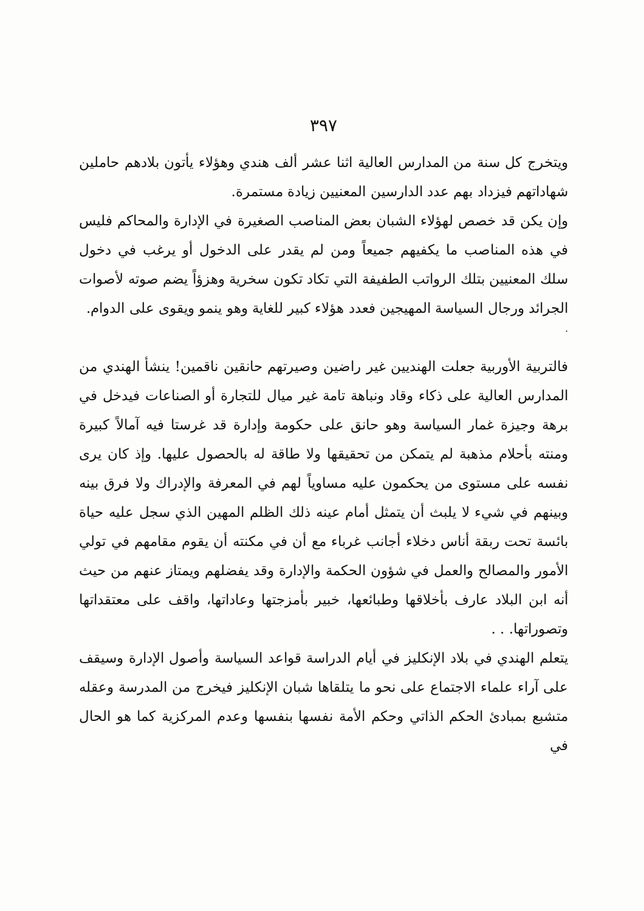٣٩٧
ويتخرج كل سنة من المدارس العالية اثنا عشر ألف هندي وهؤلاء يأتون بلادهم حاملين شهاداتهم فيزداد بهم عدد الدارسين المعنيين زيادة مستمرة.
وإن يكن قد خصص لهؤلاء الشبان بعض المناصب الصغيرة في الإدارة والمحاكم فليس في هذه المناصب ما يكفيهم جميعاً ومن لم يقدر على الدخول أو يرغب في دخول سلك المعنيين بتلك الرواتب الطفيفة التي تكاد تكون سخرية وهزؤاً يضم صوته لأصوات الجرائد ورجال السياسة المهيجين فعدد هؤلاء كبير للغاية وهو ينمو ويقوى على الدوام.
.
فالتربية الأوربية جعلت الهنديين غير راضين وصيرتهم حانقين ناقمين! ينشأ الهندي من المدارس العالية على ذكاء وقاد ونباهة تامة غير ميال للتجارة أو الصناعات فيدخل في برهة وجيزة غمار السياسة وهو حانق على حكومة وإدارة قد غرستا فيه آمالاً كبيرة ومنته بأحلام مذهبة لم يتمكن من تحقيقها ولا طاقة له بالحصول عليها. وإذ كان يرى نفسه على مستوى من يحكمون عليه مساوياً لهم في المعرفة والإدراك ولا فرق بينه وبينهم في شيء لا يلبث أن يتمثل أمام عينه ذلك الظلم المهين الذي سجل عليه حياة بائسة تحت ربقة أناس دخلاء أجانب غرباء مع أن في مكنته أن يقوم مقامهم في تولي الأمور والمصالح والعمل في شؤون الحكمة والإدارة وقد يفضلهم ويمتاز عنهم من حيث أنه ابن البلاد عارف بأخلاقها وطبائعها، خبير بأمزجتها وعاداتها، واقف على معتقداتها وتصوراتها. . .
يتعلم الهندي في بلاد الإنكليز في أيام الدراسة قواعد السياسة وأصول الإدارة وسيقف على آراء علماء الاجتماع على نحو ما يتلقاها شبان الإنكليز فيخرج من المدرسة وعقله متشبع بمبادئ الحكم الذاتي وحكم الأمة نفسها بنفسها وعدم المركزية كما هو الحال في